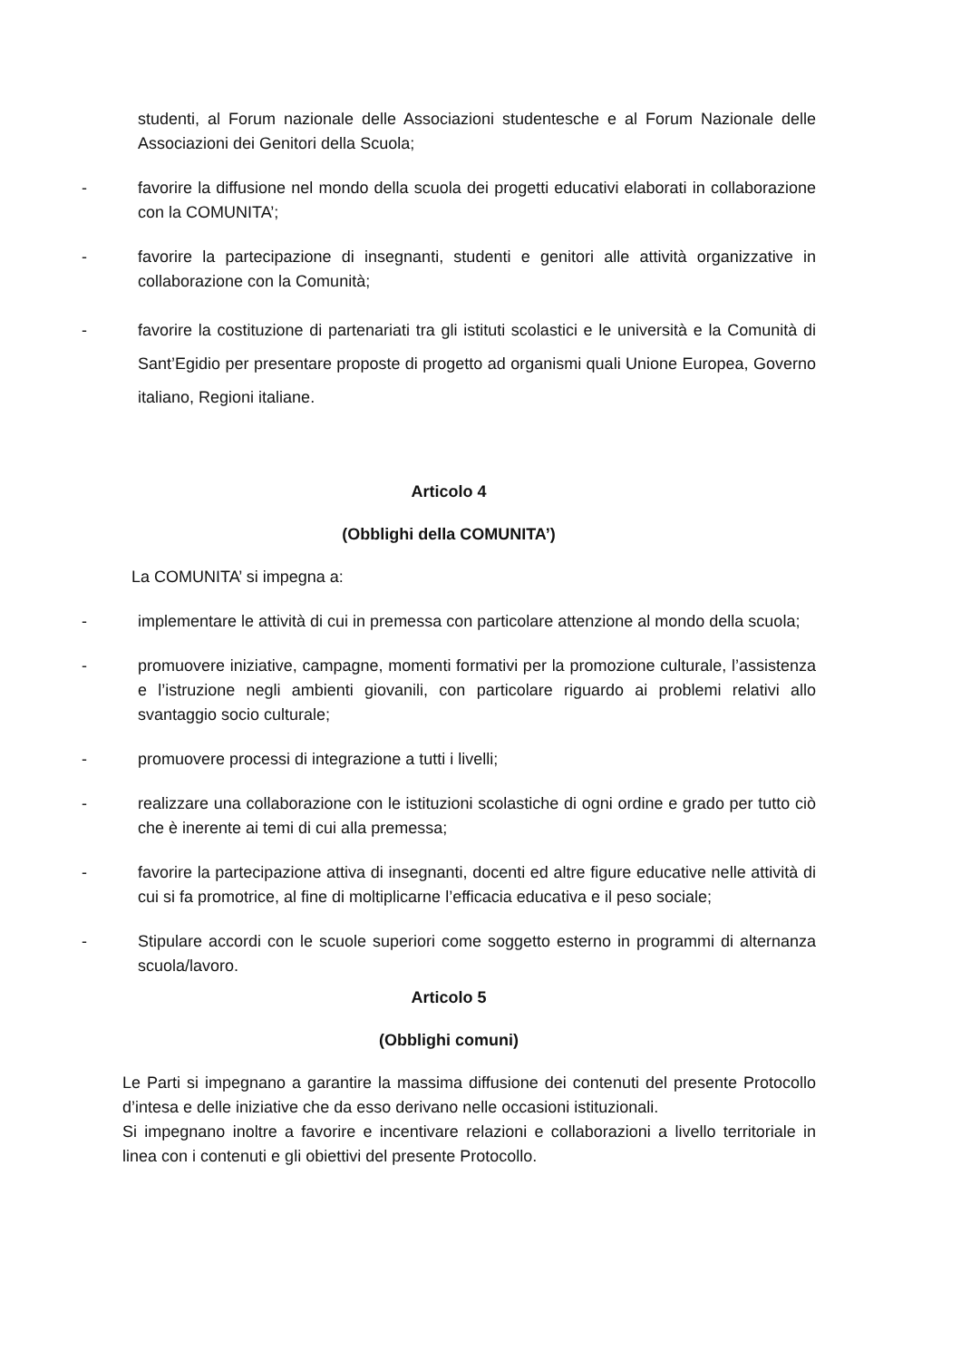studenti, al Forum nazionale delle Associazioni studentesche e al Forum Nazionale delle Associazioni dei Genitori della Scuola;
- favorire la diffusione nel mondo della scuola dei progetti educativi elaborati in collaborazione con la COMUNITA’;
- favorire la partecipazione di insegnanti, studenti e genitori alle attività organizzative in collaborazione con la Comunità;
- favorire la costituzione di partenariati tra gli istituti scolastici e le università e la Comunità di Sant’Egidio per presentare proposte di progetto ad organismi quali Unione Europea, Governo italiano, Regioni italiane.
Articolo 4
(Obblighi della COMUNITA’)
La COMUNITA’ si impegna a:
- implementare le attività di cui in premessa con particolare attenzione al mondo della scuola;
- promuovere iniziative, campagne, momenti formativi per la promozione culturale, l’assistenza e l’istruzione negli ambienti giovanili, con particolare riguardo ai problemi relativi allo svantaggio socio culturale;
- promuovere processi di integrazione a tutti i livelli;
- realizzare una collaborazione con le istituzioni scolastiche di ogni ordine e grado per tutto ciò che è inerente ai temi di cui alla premessa;
- favorire la partecipazione attiva di insegnanti, docenti ed altre figure educative nelle attività di cui si fa promotrice, al fine di moltiplicarne l’efficacia educativa e il peso sociale;
- Stipulare accordi con le scuole superiori come soggetto esterno in programmi di alternanza scuola/lavoro.
Articolo 5
(Obblighi comuni)
Le Parti si impegnano a garantire la massima diffusione dei contenuti del presente Protocollo d’intesa e delle iniziative che da esso derivano nelle occasioni istituzionali.
Si impegnano inoltre a favorire e incentivare relazioni e collaborazioni a livello territoriale in linea con i contenuti e gli obiettivi del presente Protocollo.